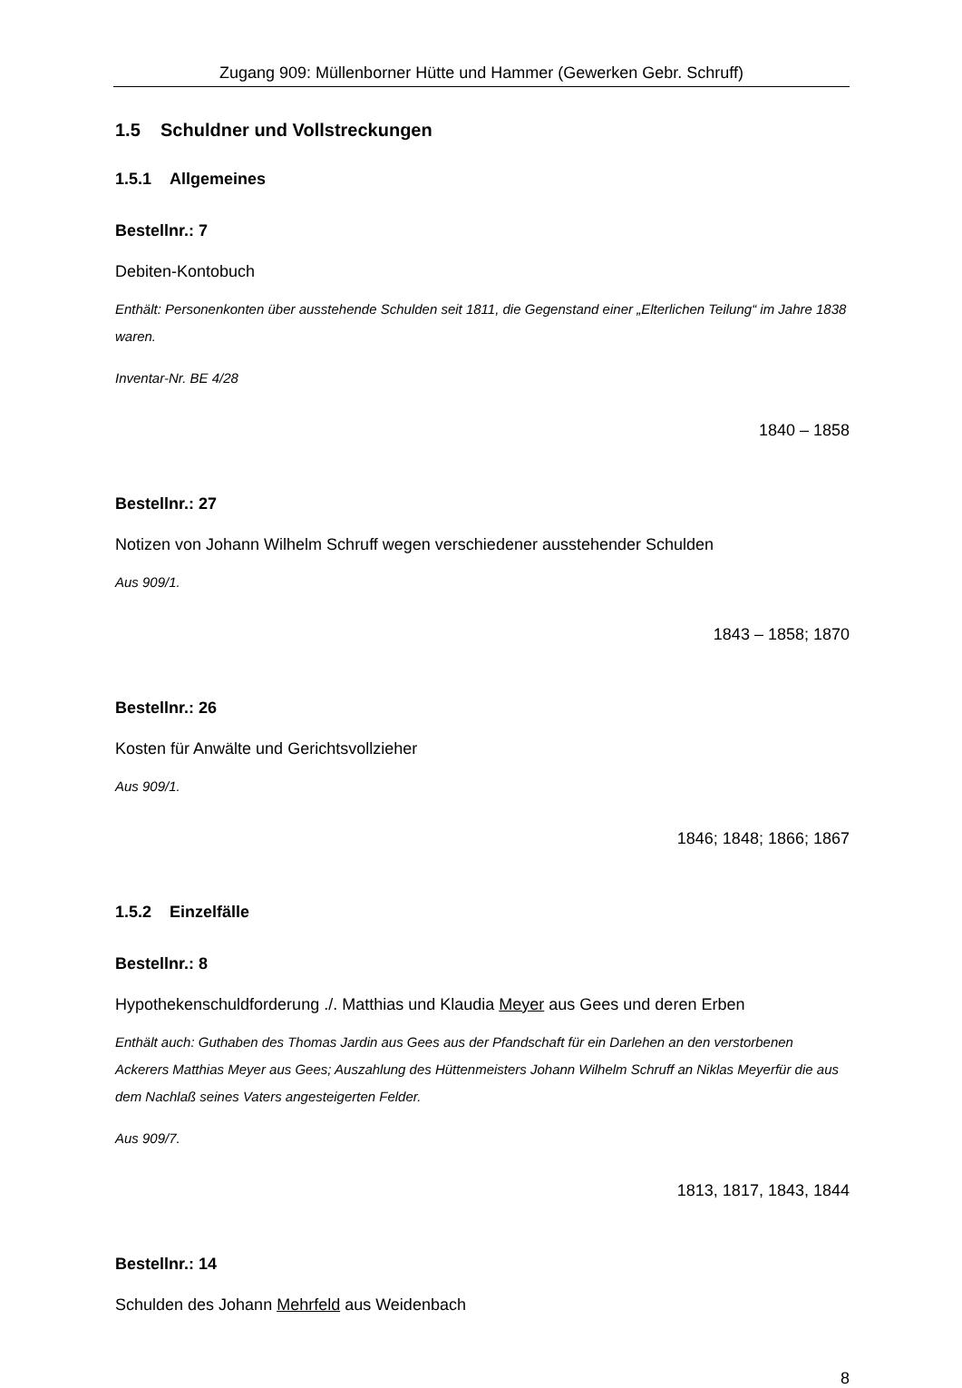Zugang 909: Müllenborner Hütte und Hammer (Gewerken Gebr. Schruff)
1.5 Schuldner und Vollstreckungen
1.5.1 Allgemeines
Bestellnr.: 7
Debiten-Kontobuch
Enthält: Personenkonten über ausstehende Schulden seit 1811, die Gegenstand einer „Elterlichen Teilung“ im Jahre 1838 waren.
Inventar-Nr. BE 4/28
1840 – 1858
Bestellnr.: 27
Notizen von Johann Wilhelm Schruff wegen verschiedener ausstehender Schulden
Aus 909/1.
1843 – 1858; 1870
Bestellnr.: 26
Kosten für Anwälte und Gerichtsvollzieher
Aus 909/1.
1846; 1848; 1866; 1867
1.5.2 Einzelfälle
Bestellnr.: 8
Hypothekenschuldforderung ./. Matthias und Klaudia Meyer aus Gees und deren Erben
Enthält auch: Guthaben des Thomas Jardin aus Gees aus der Pfandschaft für ein Darlehen an den verstorbenen Ackerers Matthias Meyer aus Gees; Auszahlung des Hüttenmeisters Johann Wilhelm Schruff an Niklas Meyerfür die aus dem Nachlaß seines Vaters angesteigerten Felder.
Aus 909/7.
1813, 1817, 1843, 1844
Bestellnr.: 14
Schulden des Johann Mehrfeld aus Weidenbach
8